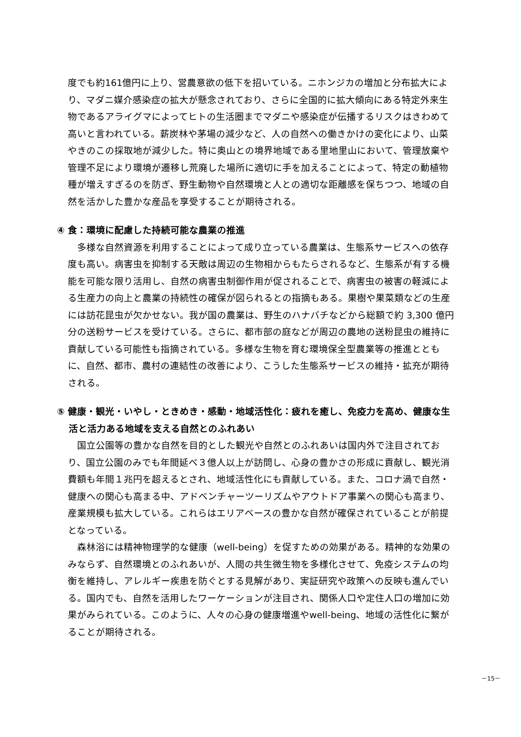度でも約161億円に上り、営農意欲の低下を招いている。ニホンジカの増加と分布拡大により、マダニ媒介感染症の拡大が懸念されており、さらに全国的に拡大傾向にある特定外来生物であるアライグマによってヒトの生活圏までマダニや感染症が伝播するリスクはきわめて高いと言われている。薪炭林や茅場の減少など、人の自然への働きかけの変化により、山菜やきのこの採取地が減少した。特に奥山との境界地域である里地里山において、管理放棄や管理不足により環境が遷移し荒廃した場所に適切に手を加えることによって、特定の動植物種が増えすぎるのを防ぎ、野生動物や自然環境と人との適切な距離感を保ちつつ、地域の自然を活かした豊かな産品を享受することが期待される。
④ 食：環境に配慮した持続可能な農業の推進
多様な自然資源を利用することによって成り立っている農業は、生態系サービスへの依存度も高い。病害虫を抑制する天敵は周辺の生物相からもたらされるなど、生態系が有する機能を可能な限り活用し、自然の病害虫制御作用が促されることで、病害虫の被害の軽減による生産力の向上と農業の持続性の確保が図られるとの指摘もある。果樹や果菜類などの生産には訪花昆虫が欠かせない。我が国の農業は、野生のハナバチなどから総額で約 3,300 億円分の送粉サービスを受けている。さらに、都市部の庭などが周辺の農地の送粉昆虫の維持に貢献している可能性も指摘されている。多様な生物を育む環境保全型農業等の推進とともに、自然、都市、農村の連結性の改善により、こうした生態系サービスの維持・拡充が期待される。
⑤ 健康・観光・いやし・ときめき・感動・地域活性化：疲れを癒し、免疫力を高め、健康な生活と活力ある地域を支える自然とのふれあい
国立公園等の豊かな自然を目的とした観光や自然とのふれあいは国内外で注目されており、国立公園のみでも年間延べ３億人以上が訪問し、心身の豊かさの形成に貢献し、観光消費額も年間１兆円を超えるとされ、地域活性化にも貢献している。また、コロナ渦で自然・健康への関心も高まる中、アドベンチャーツーリズムやアウトドア事業への関心も高まり、産業規模も拡大している。これらはエリアベースの豊かな自然が確保されていることが前提となっている。
森林浴には精神物理学的な健康（well-being）を促すための効果がある。精神的な効果のみならず、自然環境とのふれあいが、人間の共生微生物を多様化させて、免疫システムの均衡を維持し、アレルギー疾患を防ぐとする見解があり、実証研究や政策への反映も進んでいる。国内でも、自然を活用したワーケーションが注目され、関係人口や定住人口の増加に効果がみられている。このように、人々の心身の健康増進やwell-being、地域の活性化に繋がることが期待される。
－15－